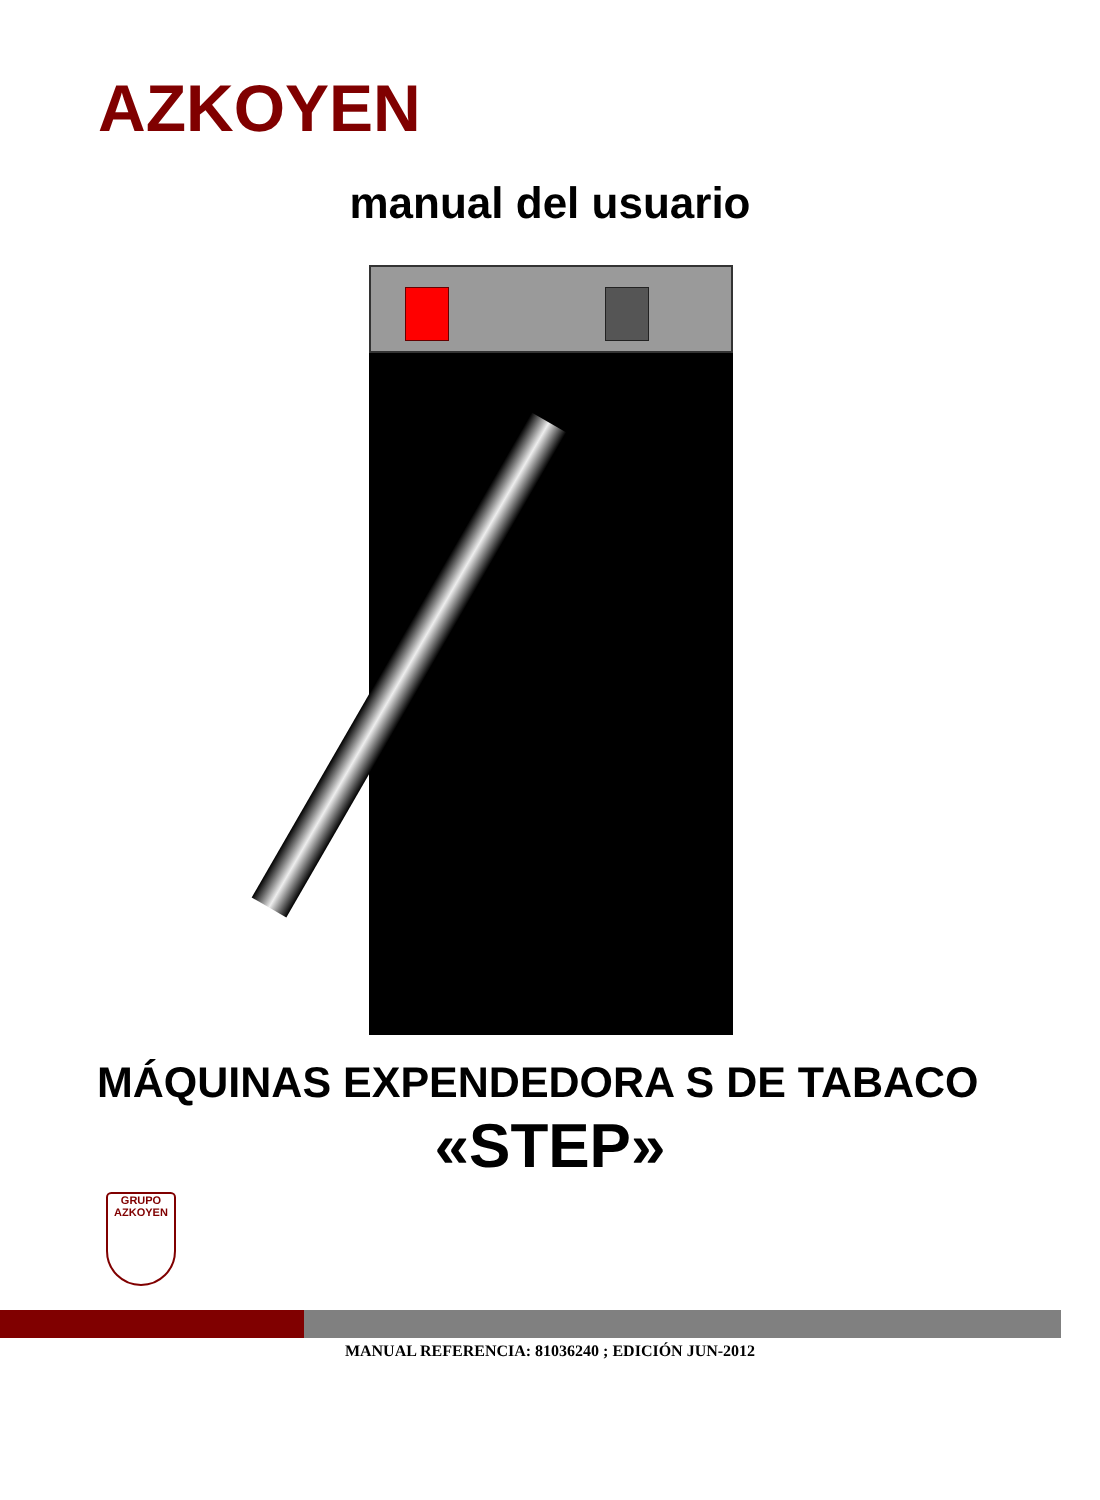AZKOYEN
manual del usuario
MÁQUINAS EXPENDEDORA S DE TABACO
«STEP»
GRUPO
AZKOYEN
MANUAL REFERENCIA: 81036240 ; EDICIÓN JUN-2012